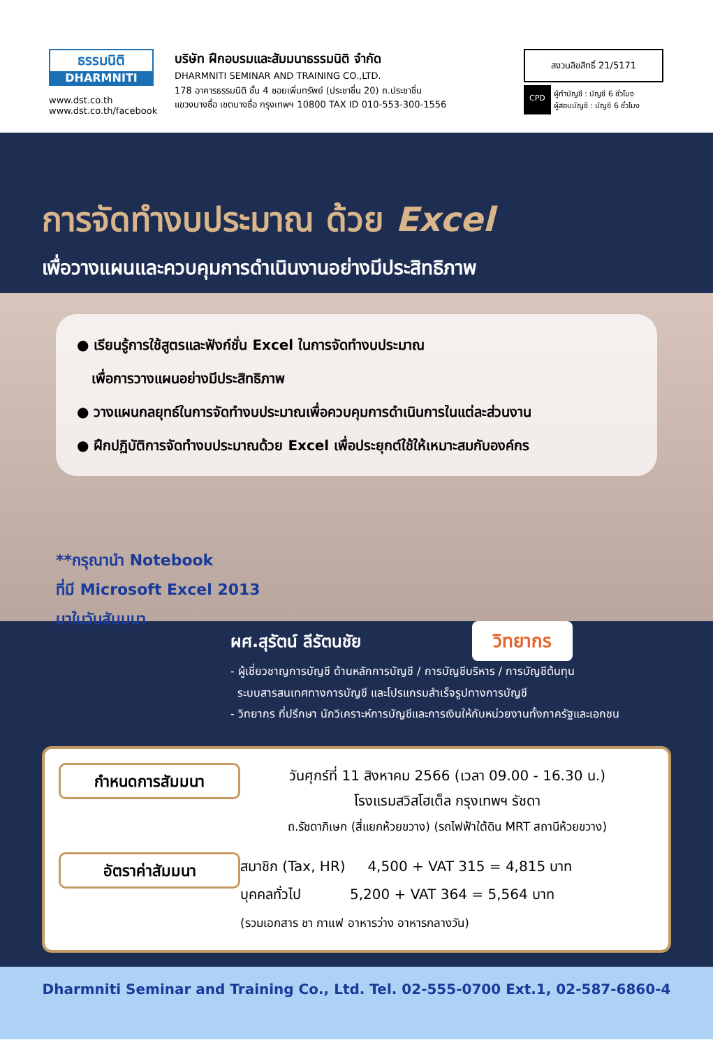ธรรมนิติ
DHARMNITI
www.dst.co.th
www.dst.co.th/facebook
บริษัท ฝึกอบรมและสัมมนาธรรมนิติ จำกัด
DHARMNITI SEMINAR AND TRAINING CO.,LTD.
178 อาคารธรรมนิติ ชั้น 4 ซอยเพิ่มทรัพย์ (ประชาชื่น 20) ถ.ประชาชื่น
แขวงบางซื่อ เขตบางซื่อ กรุงเทพฯ 10800 TAX ID 010-553-300-1556
สงวนลิขสิทธิ์ 21/5171
CPD
ผู้ทำบัญชี : บัญชี 6 ชั่วโมง
ผู้สอบบัญชี : บัญชี 6 ชั่วโมง
การจัดทำงบประมาณ ด้วย Excel
เพื่อวางแผนและควบคุมการดำเนินงานอย่างมีประสิทธิภาพ
● เรียนรู้การใช้สูตรและฟังก์ชั่น Excel ในการจัดทำงบประมาณ
เพื่อการวางแผนอย่างมีประสิทธิภาพ
● วางแผนกลยุทธ์ในการจัดทำงบประมาณเพื่อควบคุมการดำเนินการในแต่ละส่วนงาน
● ฝึกปฏิบัติการจัดทำงบประมาณด้วย Excel เพื่อประยุกต์ใช้ให้เหมาะสมกับองค์กร
**กรุณานำ Notebook
ที่มี Microsoft Excel 2013
มาในวันสัมมนา
ผศ.สุรัตน์ ลีรัตนชัย วิทยากร
- ผู้เชี่ยวชาญการบัญชี ด้านหลักการบัญชี / การบัญชีบริหาร / การบัญชีต้นทุน
ระบบสารสนเทศทางการบัญชี และโปรแกรมสำเร็จรูปทางการบัญชี
- วิทยากร ที่ปรึกษา นักวิเคราะห์การบัญชีและการเงินให้กับหน่วยงานทั้งภาครัฐและเอกชน
กำหนดการสัมมนา
วันศุกร์ที่ 11 สิงหาคม 2566 (เวลา 09.00 - 16.30 น.)
โรงแรมสวิสโฮเต็ล กรุงเทพฯ รัชดา
ถ.รัชดาภิเษก (สี่แยกห้วยขวาง) (รถไฟฟ้าใต้ดิน MRT สถานีห้วยขวาง)
อัตราค่าสัมมนา
สมาชิก (Tax, HR) 4,500 + VAT 315 = 4,815 บาท
บุคคลทั่วไป 5,200 + VAT 364 = 5,564 บาท
(รวมเอกสาร ชา กาแฟ อาหารว่าง อาหารกลางวัน)
Dharmniti Seminar and Training Co., Ltd. Tel. 02-555-0700 Ext.1, 02-587-6860-4